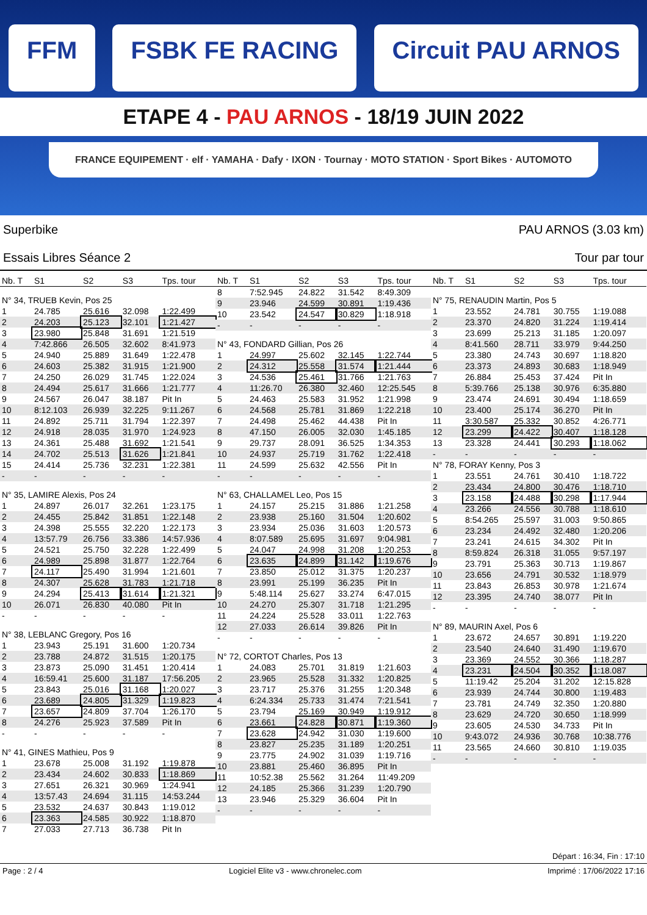FFM FSBK FE RACING Circuit PAU ARNOS
ETAPE 4 - PAU ARNOS - 18/19 JUIN 2022
FRANCE EQUIPEMENT · elf · YAMAHA · Dafy · IXON · Tournay · MOTO STATION · Sport Bikes · AUTOMOTO
Superbike
Essais Libres Séance 2
PAU ARNOS (3.03 km)
Tour par tour
| Nb. T | S1 | S2 | S3 | Tps. tour |
| --- | --- | --- | --- | --- |
| N° 34, TRUEB Kevin, Pos 25 | | | | |
| 1 | 24.785 | 25.616 | 32.098 | 1:22.499 |
| 2 | 24.203 | 25.123 | 32.101 | 1:21.427 |
| 3 | 23.980 | 25.848 | 31.691 | 1:21.519 |
| 4 | 7:42.866 | 26.505 | 32.602 | 8:41.973 |
| 5 | 24.940 | 25.889 | 31.649 | 1:22.478 |
| 6 | 24.603 | 25.382 | 31.915 | 1:21.900 |
| 7 | 24.250 | 26.029 | 31.745 | 1:22.024 |
| 8 | 24.494 | 25.617 | 31.666 | 1:21.777 |
| 9 | 24.567 | 26.047 | 38.187 | Pit In |
| 10 | 8:12.103 | 26.939 | 32.225 | 9:11.267 |
| 11 | 24.892 | 25.711 | 31.794 | 1:22.397 |
| 12 | 24.918 | 28.035 | 31.970 | 1:24.923 |
| 13 | 24.361 | 25.488 | 31.692 | 1:21.541 |
| 14 | 24.702 | 25.513 | 31.626 | 1:21.841 |
| 15 | 24.414 | 25.736 | 32.231 | 1:22.381 |
| - | - | - | - | - |
| N° 35, LAMIRE Alexis, Pos 24 | | | | |
| 1 | 24.897 | 26.017 | 32.261 | 1:23.175 |
| 2 | 24.455 | 25.842 | 31.851 | 1:22.148 |
| 3 | 24.398 | 25.555 | 32.220 | 1:22.173 |
| 4 | 13:57.79 | 26.756 | 33.386 | 14:57.936 |
| 5 | 24.521 | 25.750 | 32.228 | 1:22.499 |
| 6 | 24.989 | 25.898 | 31.877 | 1:22.764 |
| 7 | 24.117 | 25.490 | 31.994 | 1:21.601 |
| 8 | 24.307 | 25.628 | 31.783 | 1:21.718 |
| 9 | 24.294 | 25.413 | 31.614 | 1:21.321 |
| 10 | 26.071 | 26.830 | 40.080 | Pit In |
| - | - | - | - | - |
| N° 38, LEBLANC Gregory, Pos 16 | | | | |
| 1 | 23.943 | 25.191 | 31.600 | 1:20.734 |
| 2 | 23.788 | 24.872 | 31.515 | 1:20.175 |
| 3 | 23.873 | 25.090 | 31.451 | 1:20.414 |
| 4 | 16:59.41 | 25.600 | 31.187 | 17:56.205 |
| 5 | 23.843 | 25.016 | 31.168 | 1:20.027 |
| 6 | 23.689 | 24.805 | 31.329 | 1:19.823 |
| 7 | 23.657 | 24.809 | 37.704 | 1:26.170 |
| 8 | 24.276 | 25.923 | 37.589 | Pit In |
| - | - | - | - | - |
| N° 41, GINES Mathieu, Pos 9 | | | | |
| 1 | 23.678 | 25.008 | 31.192 | 1:19.878 |
| 2 | 23.434 | 24.602 | 30.833 | 1:18.869 |
| 3 | 27.651 | 26.321 | 30.969 | 1:24.941 |
| 4 | 13:57.43 | 24.694 | 31.115 | 14:53.244 |
| 5 | 23.532 | 24.637 | 30.843 | 1:19.012 |
| 6 | 23.363 | 24.585 | 30.922 | 1:18.870 |
| 7 | 27.033 | 27.713 | 36.738 | Pit In |
| Nb. T | S1 | S2 | S3 | Tps. tour |
| --- | --- | --- | --- | --- |
| 8 | 7:52.945 | 24.822 | 31.542 | 8:49.309 |
| 9 | 23.946 | 24.599 | 30.891 | 1:19.436 |
| 10 | 23.542 | 24.547 | 30.829 | 1:18.918 |
| - | - | - | - | - |
| N° 43, FONDARD Gillian, Pos 26 | | | | |
| 1 | 24.997 | 25.602 | 32.145 | 1:22.744 |
| 2 | 24.312 | 25.558 | 31.574 | 1:21.444 |
| 3 | 24.536 | 25.461 | 31.766 | 1:21.763 |
| 4 | 11:26.70 | 26.380 | 32.460 | 12:25.545 |
| 5 | 24.463 | 25.583 | 31.952 | 1:21.998 |
| 6 | 24.568 | 25.781 | 31.869 | 1:22.218 |
| 7 | 24.498 | 25.462 | 44.438 | Pit In |
| 8 | 47.150 | 26.005 | 32.030 | 1:45.185 |
| 9 | 29.737 | 28.091 | 36.525 | 1:34.353 |
| 10 | 24.937 | 25.719 | 31.762 | 1:22.418 |
| 11 | 24.599 | 25.632 | 42.556 | Pit In |
| - | - | - | - | - |
| N° 63, CHALLAMEL Leo, Pos 15 | | | | |
| 1 | 24.157 | 25.215 | 31.886 | 1:21.258 |
| 2 | 23.938 | 25.160 | 31.504 | 1:20.602 |
| 3 | 23.934 | 25.036 | 31.603 | 1:20.573 |
| 4 | 8:07.589 | 25.695 | 31.697 | 9:04.981 |
| 5 | 24.047 | 24.998 | 31.208 | 1:20.253 |
| 6 | 23.635 | 24.899 | 31.142 | 1:19.676 |
| 7 | 23.850 | 25.012 | 31.375 | 1:20.237 |
| 8 | 23.991 | 25.199 | 36.235 | Pit In |
| 9 | 5:48.114 | 25.627 | 33.274 | 6:47.015 |
| 10 | 24.270 | 25.307 | 31.718 | 1:21.295 |
| 11 | 24.224 | 25.528 | 33.011 | 1:22.763 |
| 12 | 27.033 | 26.614 | 39.826 | Pit In |
| - | - | - | - | - |
| N° 72, CORTOT Charles, Pos 13 | | | | |
| 1 | 24.083 | 25.701 | 31.819 | 1:21.603 |
| 2 | 23.965 | 25.528 | 31.332 | 1:20.825 |
| 3 | 23.717 | 25.376 | 31.255 | 1:20.348 |
| 4 | 6:24.334 | 25.733 | 31.474 | 7:21.541 |
| 5 | 23.794 | 25.169 | 30.949 | 1:19.912 |
| 6 | 23.661 | 24.828 | 30.871 | 1:19.360 |
| 7 | 23.628 | 24.942 | 31.030 | 1:19.600 |
| 8 | 23.827 | 25.235 | 31.189 | 1:20.251 |
| 9 | 23.775 | 24.902 | 31.039 | 1:19.716 |
| 10 | 23.881 | 25.460 | 36.895 | Pit In |
| 11 | 10:52.38 | 25.562 | 31.264 | 11:49.209 |
| 12 | 24.185 | 25.366 | 31.239 | 1:20.790 |
| 13 | 23.946 | 25.329 | 36.604 | Pit In |
| - | - | - | - | - |
| Nb. T | S1 | S2 | S3 | Tps. tour |
| --- | --- | --- | --- | --- |
| N° 75, RENAUDIN Martin, Pos 5 | | | | |
| 1 | 23.552 | 24.781 | 30.755 | 1:19.088 |
| 2 | 23.370 | 24.820 | 31.224 | 1:19.414 |
| 3 | 23.699 | 25.213 | 31.185 | 1:20.097 |
| 4 | 8:41.560 | 28.711 | 33.979 | 9:44.250 |
| 5 | 23.380 | 24.743 | 30.697 | 1:18.820 |
| 6 | 23.373 | 24.893 | 30.683 | 1:18.949 |
| 7 | 26.884 | 25.453 | 37.424 | Pit In |
| 8 | 5:39.766 | 25.138 | 30.976 | 6:35.880 |
| 9 | 23.474 | 24.691 | 30.494 | 1:18.659 |
| 10 | 23.400 | 25.174 | 36.270 | Pit In |
| 11 | 3:30.587 | 25.332 | 30.852 | 4:26.771 |
| 12 | 23.299 | 24.422 | 30.407 | 1:18.128 |
| 13 | 23.328 | 24.441 | 30.293 | 1:18.062 |
| - | - | - | - | - |
| N° 78, FORAY Kenny, Pos 3 | | | | |
| 1 | 23.551 | 24.761 | 30.410 | 1:18.722 |
| 2 | 23.434 | 24.800 | 30.476 | 1:18.710 |
| 3 | 23.158 | 24.488 | 30.298 | 1:17.944 |
| 4 | 23.266 | 24.556 | 30.788 | 1:18.610 |
| 5 | 8:54.265 | 25.597 | 31.003 | 9:50.865 |
| 6 | 23.234 | 24.492 | 32.480 | 1:20.206 |
| 7 | 23.241 | 24.615 | 34.302 | Pit In |
| 8 | 8:59.824 | 26.318 | 31.055 | 9:57.197 |
| 9 | 23.791 | 25.363 | 30.713 | 1:19.867 |
| 10 | 23.656 | 24.791 | 30.532 | 1:18.979 |
| 11 | 23.843 | 26.853 | 30.978 | 1:21.674 |
| 12 | 23.395 | 24.740 | 38.077 | Pit In |
| - | - | - | - | - |
| N° 89, MAURIN Axel, Pos 6 | | | | |
| 1 | 23.672 | 24.657 | 30.891 | 1:19.220 |
| 2 | 23.540 | 24.640 | 31.490 | 1:19.670 |
| 3 | 23.369 | 24.552 | 30.366 | 1:18.287 |
| 4 | 23.231 | 24.504 | 30.352 | 1:18.087 |
| 5 | 11:19.42 | 25.204 | 31.202 | 12:15.828 |
| 6 | 23.939 | 24.744 | 30.800 | 1:19.483 |
| 7 | 23.781 | 24.749 | 32.350 | 1:20.880 |
| 8 | 23.629 | 24.720 | 30.650 | 1:18.999 |
| 9 | 23.605 | 24.530 | 34.733 | Pit In |
| 10 | 9:43.072 | 24.936 | 30.768 | 10:38.776 |
| 11 | 23.565 | 24.660 | 30.810 | 1:19.035 |
| - | - | - | - | - |
Départ : 16:34, Fin : 17:10
Page : 2 / 4 Logiciel Elite v3 - www.chronelec.com Imprimé : 17/06/2022 17:16